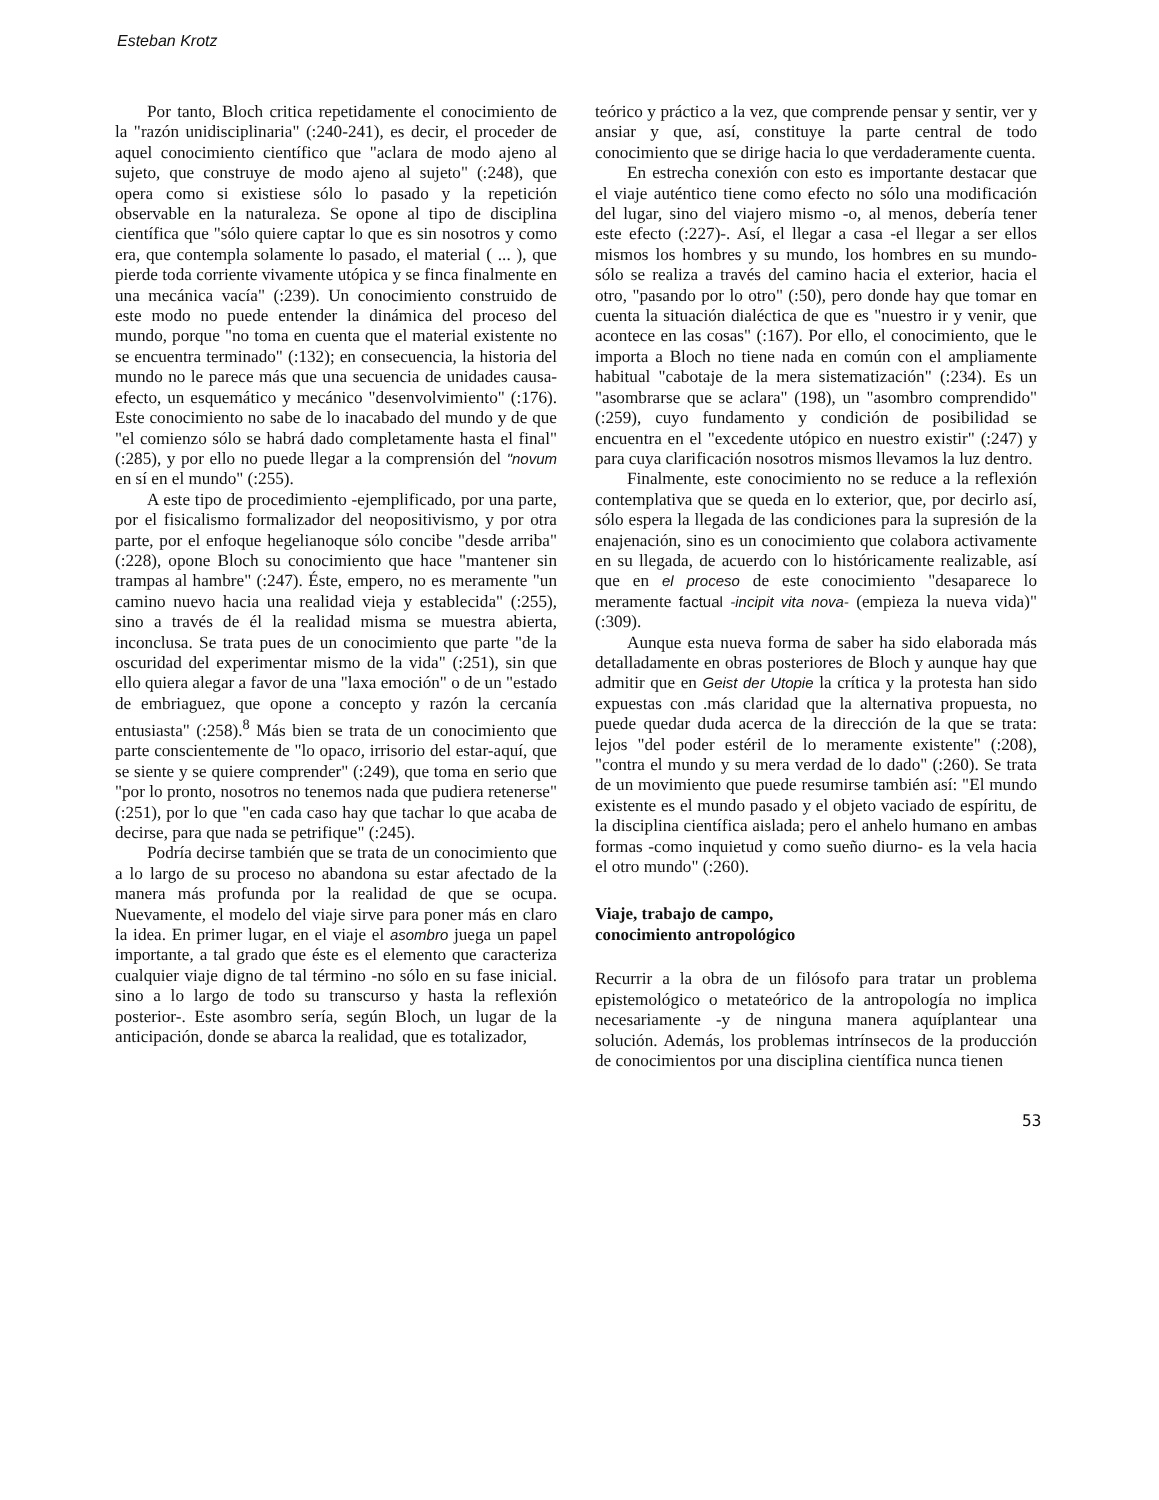Esteban Krotz
Por tanto, Bloch critica repetidamente el conocimiento de la "razón unidisciplinaria" (:240-241), es decir, el proceder de aquel conocimiento científico que "aclara de modo ajeno al sujeto, que construye de modo ajeno al sujeto" (:248), que opera como si existiese sólo lo pasado y la repetición observable en la naturaleza. Se opone al tipo de disciplina científica que "sólo quiere captar lo que es sin nosotros y como era, que contempla solamente lo pasado, el material ( ... ), que pierde toda corriente vivamente utópica y se finca finalmente en una mecánica vacía" (:239). Un conocimiento construido de este modo no puede entender la dinámica del proceso del mundo, porque "no toma en cuenta que el material existente no se encuentra terminado" (:132); en consecuencia, la historia del mundo no le parece más que una secuencia de unidades causa-efecto, un esquemático y mecánico "desenvolvimiento" (:176). Este conocimiento no sabe de lo inacabado del mundo y de que "el comienzo sólo se habrá dado completamente hasta el final" (:285), y por ello no puede llegar a la comprensión del "novum en sí en el mundo" (:255).
A este tipo de procedimiento -ejemplificado, por una parte, por el fisicalismo formalizador del neopositivismo, y por otra parte, por el enfoque hegelianoque sólo concibe "desde arriba" (:228), opone Bloch su conocimiento que hace "mantener sin trampas al hambre" (:247). Éste, empero, no es meramente "un camino nuevo hacia una realidad vieja y establecida" (:255), sino a través de él la realidad misma se muestra abierta, inconclusa. Se trata pues de un conocimiento que parte "de la oscuridad del experimentar mismo de la vida" (:251), sin que ello quiera alegar a favor de una "laxa emoción" o de un "estado de embriaguez, que opone a concepto y razón la cercanía entusiasta" (:258).<sup>8</sup> Más bien se trata de un conocimiento que parte conscientemente de "lo opaco, irrisorio del estar-aquí, que se siente y se quiere comprender" (:249), que toma en serio que "por lo pronto, nosotros no tenemos nada que pudiera retenerse" (:251), por lo que "en cada caso hay que tachar lo que acaba de decirse, para que nada se petrifique" (:245).
Podría decirse también que se trata de un conocimiento que a lo largo de su proceso no abandona su estar afectado de la manera más profunda por la realidad de que se ocupa. Nuevamente, el modelo del viaje sirve para poner más en claro la idea. En primer lugar, en el viaje el asombro juega un papel importante, a tal grado que éste es el elemento que caracteriza cualquier viaje digno de tal término -no sólo en su fase inicial. sino a lo largo de todo su transcurso y hasta la reflexión posterior-. Este asombro sería, según Bloch, un lugar de la anticipación, donde se abarca la realidad, que es totalizador,
teórico y práctico a la vez, que comprende pensar y sentir, ver y ansiar y que, así, constituye la parte central de todo conocimiento que se dirige hacia lo que verdaderamente cuenta.
En estrecha conexión con esto es importante destacar que el viaje auténtico tiene como efecto no sólo una modificación del lugar, sino del viajero mismo -o, al menos, debería tener este efecto (:227)-. Así, el llegar a casa -el llegar a ser ellos mismos los hombres y su mundo, los hombres en su mundo- sólo se realiza a través del camino hacia el exterior, hacia el otro, "pasando por lo otro" (:50), pero donde hay que tomar en cuenta la situación dialéctica de que es "nuestro ir y venir, que acontece en las cosas" (:167). Por ello, el conocimiento, que le importa a Bloch no tiene nada en común con el ampliamente habitual "cabotaje de la mera sistematización" (:234). Es un "asombrarse que se aclara" (198), un "asombro comprendido" (:259), cuyo fundamento y condición de posibilidad se encuentra en el "excedente utópico en nuestro existir" (:247) y para cuya clarificación nosotros mismos llevamos la luz dentro.
Finalmente, este conocimiento no se reduce a la reflexión contemplativa que se queda en lo exterior, que, por decirlo así, sólo espera la llegada de las condiciones para la supresión de la enajenación, sino es un conocimiento que colabora activamente en su llegada, de acuerdo con lo históricamente realizable, así que en el proceso de este conocimiento "desaparece lo meramente factual -incipit vita nova- (empieza la nueva vida)" (:309).
Aunque esta nueva forma de saber ha sido elaborada más detalladamente en obras posteriores de Bloch y aunque hay que admitir que en Geist der Utopie la crítica y la protesta han sido expuestas con .más claridad que la alternativa propuesta, no puede quedar duda acerca de la dirección de la que se trata: lejos "del poder estéril de lo meramente existente" (:208), "contra el mundo y su mera verdad de lo dado" (:260). Se trata de un movimiento que puede resumirse también así: "El mundo existente es el mundo pasado y el objeto vaciado de espíritu, de la disciplina científica aislada; pero el anhelo humano en ambas formas -como inquietud y como sueño diurno- es la vela hacia el otro mundo" (:260).
Viaje, trabajo de campo,
conocimiento antropológico
Recurrir a la obra de un filósofo para tratar un problema epistemológico o metateórico de la antropología no implica necesariamente -y de ninguna manera aquíplantear una solución. Además, los problemas intrínsecos de la producción de conocimientos por una disciplina científica nunca tienen
53